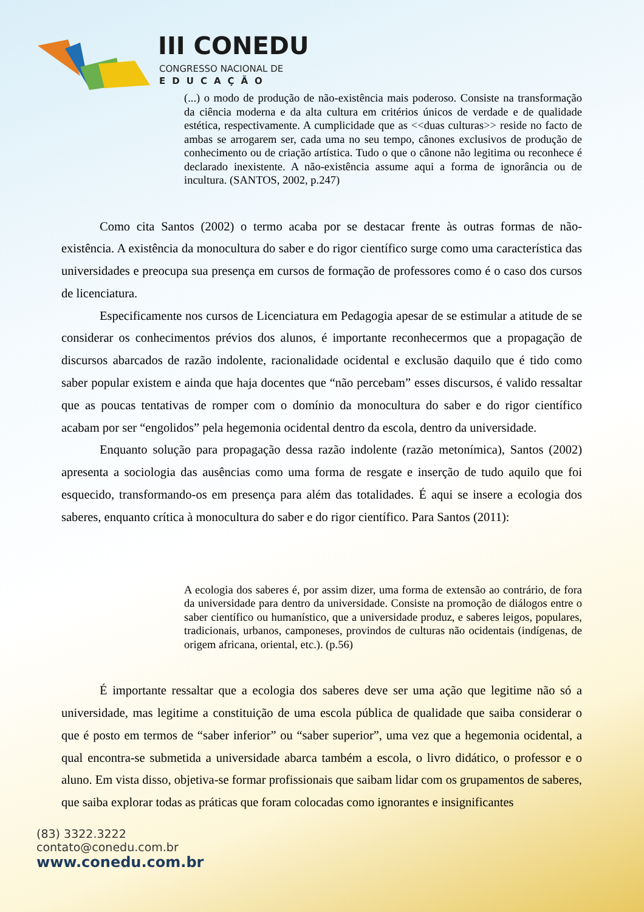III CONEDU
CONGRESSO NACIONAL DE
EDUCAÇÃO
(...) o modo de produção de não-existência mais poderoso. Consiste na transformação da ciência moderna e da alta cultura em critérios únicos de verdade e de qualidade estética, respectivamente. A cumplicidade que as <<duas culturas>> reside no facto de ambas se arrogarem ser, cada uma no seu tempo, cânones exclusivos de produção de conhecimento ou de criação artística. Tudo o que o cânone não legitima ou reconhece é declarado inexistente. A não-existência assume aqui a forma de ignorância ou de incultura. (SANTOS, 2002, p.247)
Como cita Santos (2002) o termo acaba por se destacar frente às outras formas de não-existência. A existência da monocultura do saber e do rigor científico surge como uma característica das universidades e preocupa sua presença em cursos de formação de professores como é o caso dos cursos de licenciatura.
Especificamente nos cursos de Licenciatura em Pedagogia apesar de se estimular a atitude de se considerar os conhecimentos prévios dos alunos, é importante reconhecermos que a propagação de discursos abarcados de razão indolente, racionalidade ocidental e exclusão daquilo que é tido como saber popular existem e ainda que haja docentes que “não percebam” esses discursos, é valido ressaltar que as poucas tentativas de romper com o domínio da monocultura do saber e do rigor científico acabam por ser “engolidos” pela hegemonia ocidental dentro da escola, dentro da universidade.
Enquanto solução para propagação dessa razão indolente (razão metonímica), Santos (2002) apresenta a sociologia das ausências como uma forma de resgate e inserção de tudo aquilo que foi esquecido, transformando-os em presença para além das totalidades. É aqui se insere a ecologia dos saberes, enquanto crítica à monocultura do saber e do rigor científico. Para Santos (2011):
A ecologia dos saberes é, por assim dizer, uma forma de extensão ao contrário, de fora da universidade para dentro da universidade. Consiste na promoção de diálogos entre o saber científico ou humanístico, que a universidade produz, e saberes leigos, populares, tradicionais, urbanos, camponeses, provindos de culturas não ocidentais (indígenas, de origem africana, oriental, etc.). (p.56)
É importante ressaltar que a ecologia dos saberes deve ser uma ação que legitime não só a universidade, mas legitime a constituição de uma escola pública de qualidade que saiba considerar o que é posto em termos de “saber inferior” ou “saber superior”, uma vez que a hegemonia ocidental, a qual encontra-se submetida a universidade abarca também a escola, o livro didático, o professor e o aluno. Em vista disso, objetiva-se formar profissionais que saibam lidar com os grupamentos de saberes, que saiba explorar todas as práticas que foram colocadas como ignorantes e insignificantes
(83) 3322.3222
contato@conedu.com.br
www.conedu.com.br